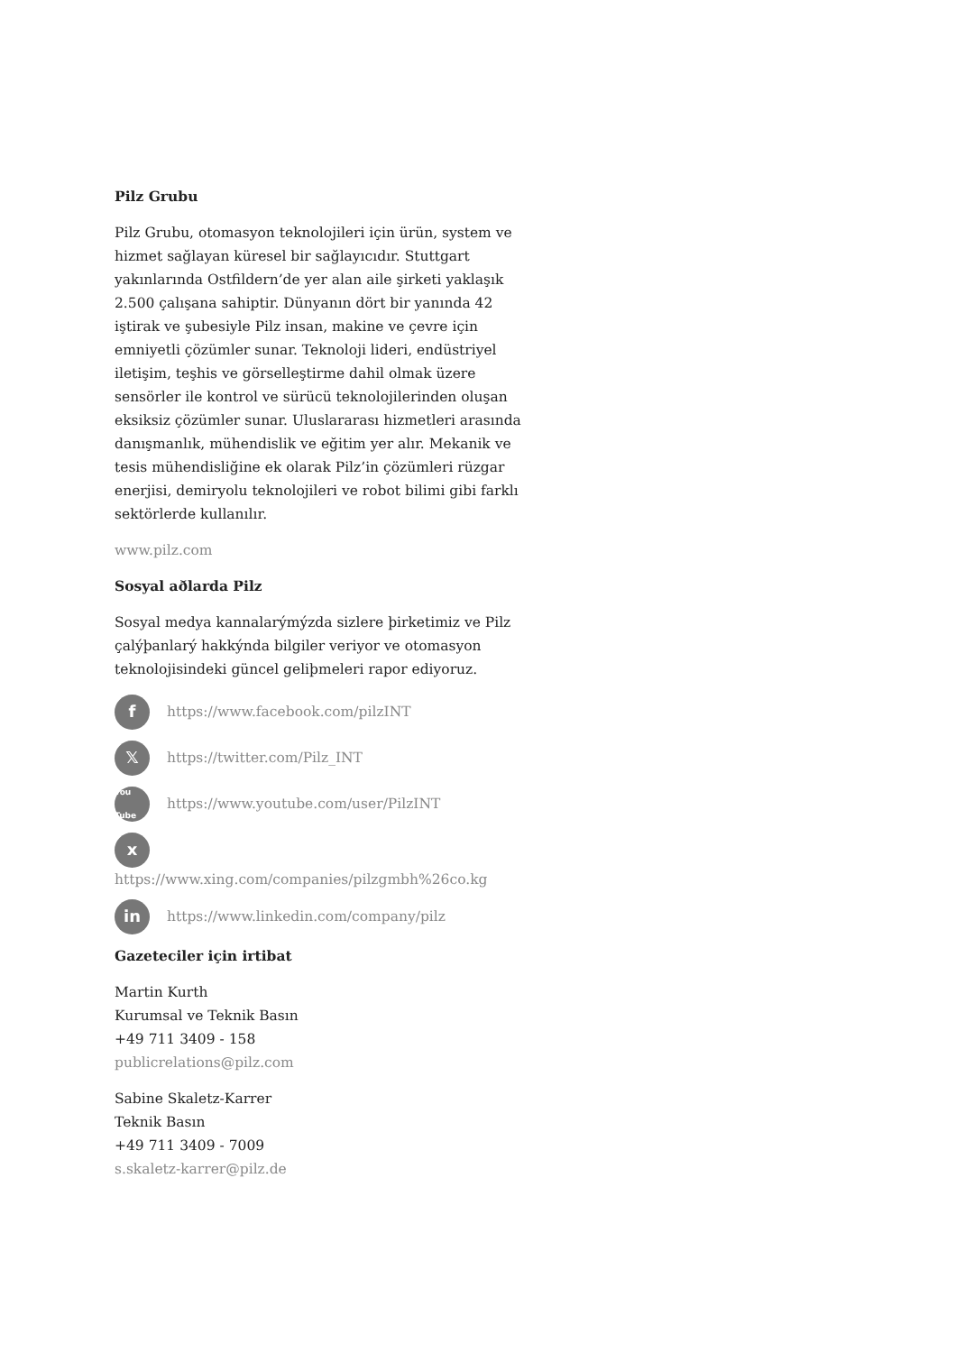Pilz Grubu
Pilz Grubu, otomasyon teknolojileri için ürün, system ve hizmet sağlayan küresel bir sağlayıcıdır. Stuttgart yakınlarında Ostfildern’de yer alan aile şirketi yaklaşık 2.500 çalışana sahiptir. Dünyanın dört bir yanında 42 iştirak ve şubesiyle Pilz insan, makine ve çevre için emniyetli çözümler sunar. Teknoloji lideri, endüstriyel iletişim, teşhis ve görselleştirme dahil olmak üzere sensörler ile kontrol ve sürücü teknolojilerinden oluşan eksiksiz çözümler sunar. Uluslararası hizmetleri arasında danışmanlık, mühendislik ve eğitim yer alır. Mekanik ve tesis mühendisliğine ek olarak Pilz’in çözümleri rüzgar enerjisi, demiryolu teknolojileri ve robot bilimi gibi farklı sektörlerde kullanılır.
www.pilz.com
Sosyal aðlarda Pilz
Sosyal medya kannalarýmýzda sizlere þirketimiz ve Pilz çalýþanlarý hakkýnda bilgiler veriyor ve otomasyon teknolojisindeki güncel geliþmeleri rapor ediyoruz.
fhttps://www.facebook.com/pilzINT
𝕏https://twitter.com/Pilz_INT
You Tube https://www.youtube.com/user/PilzINT
x
https://www.xing.com/companies/pilzgmbh%26co.kg
in https://www.linkedin.com/company/pilz
Gazeteciler için irtibat
Martin Kurth
Kurumsal ve Teknik Basın
+49 711 3409 - 158
publicrelations@pilz.com
Sabine Skaletz-Karrer
Teknik Basın
+49 711 3409 - 7009
s.skaletz-karrer@pilz.de